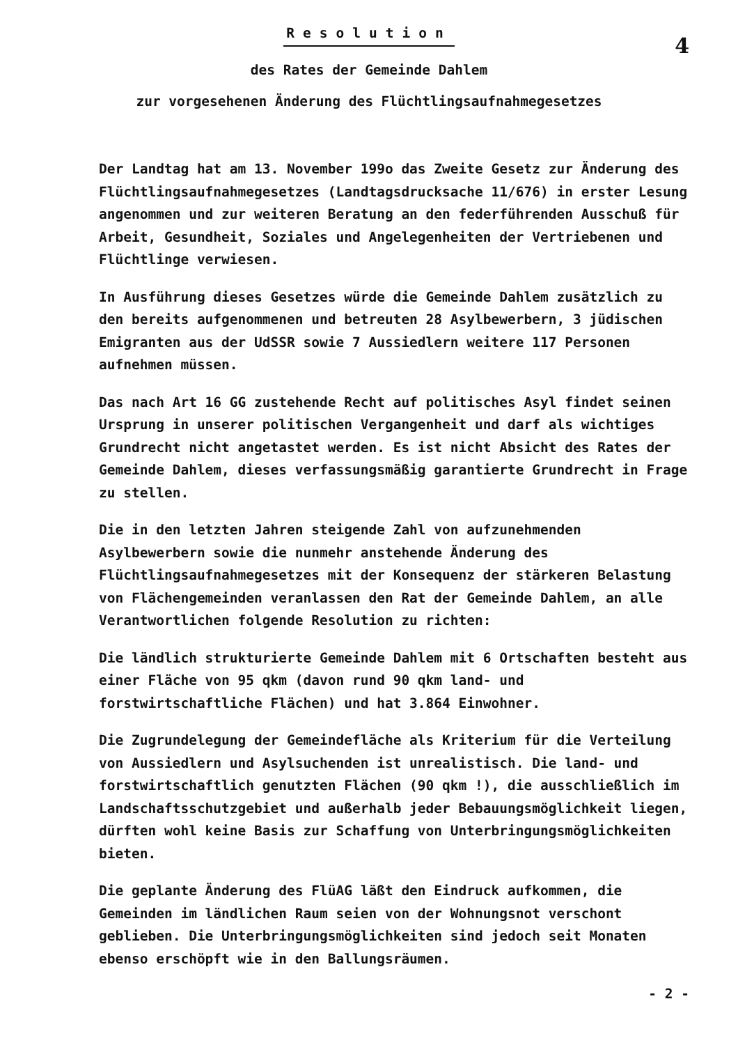Resolution
4
des Rates der Gemeinde Dahlem
zur vorgesehenen Änderung des Flüchtlingsaufnahmegesetzes
Der Landtag hat am 13. November 199o das Zweite Gesetz zur Änderung des Flüchtlingsaufnahmegesetzes (Landtagsdrucksache 11/676) in erster Lesung angenommen und zur weiteren Beratung an den federführenden Ausschuß für Arbeit, Gesundheit, Soziales und Angelegenheiten der Vertriebenen und Flüchtlinge verwiesen.
In Ausführung dieses Gesetzes würde die Gemeinde Dahlem zusätzlich zu den bereits aufgenommenen und betreuten 28 Asylbewerbern, 3 jüdischen Emigranten aus der UdSSR sowie 7 Aussiedlern weitere 117 Personen aufnehmen müssen.
Das nach Art 16 GG zustehende Recht auf politisches Asyl findet seinen Ursprung in unserer politischen Vergangenheit und darf als wichtiges Grundrecht nicht angetastet werden. Es ist nicht Absicht des Rates der Gemeinde Dahlem, dieses verfassungsmäßig garantierte Grundrecht in Frage zu stellen.
Die in den letzten Jahren steigende Zahl von aufzunehmenden Asylbewerbern sowie die nunmehr anstehende Änderung des Flüchtlingsaufnahmegesetzes mit der Konsequenz der stärkeren Belastung von Flächengemeinden veranlassen den Rat der Gemeinde Dahlem, an alle Verantwortlichen folgende Resolution zu richten:
Die ländlich strukturierte Gemeinde Dahlem mit 6 Ortschaften besteht aus einer Fläche von 95 qkm (davon rund 90 qkm land- und forstwirtschaftliche Flächen) und hat 3.864 Einwohner.
Die Zugrundelegung der Gemeindefläche als Kriterium für die Verteilung von Aussiedlern und Asylsuchenden ist unrealistisch. Die land- und forstwirtschaftlich genutzten Flächen (90 qkm !), die ausschließlich im Landschaftsschutzgebiet und außerhalb jeder Bebauungsmöglichkeit liegen, dürften wohl keine Basis zur Schaffung von Unterbringungsmöglichkeiten bieten.
Die geplante Änderung des FlüAG läßt den Eindruck aufkommen, die Gemeinden im ländlichen Raum seien von der Wohnungsnot verschont geblieben. Die Unterbringungsmöglichkeiten sind jedoch seit Monaten ebenso erschöpft wie in den Ballungsräumen.
- 2 -